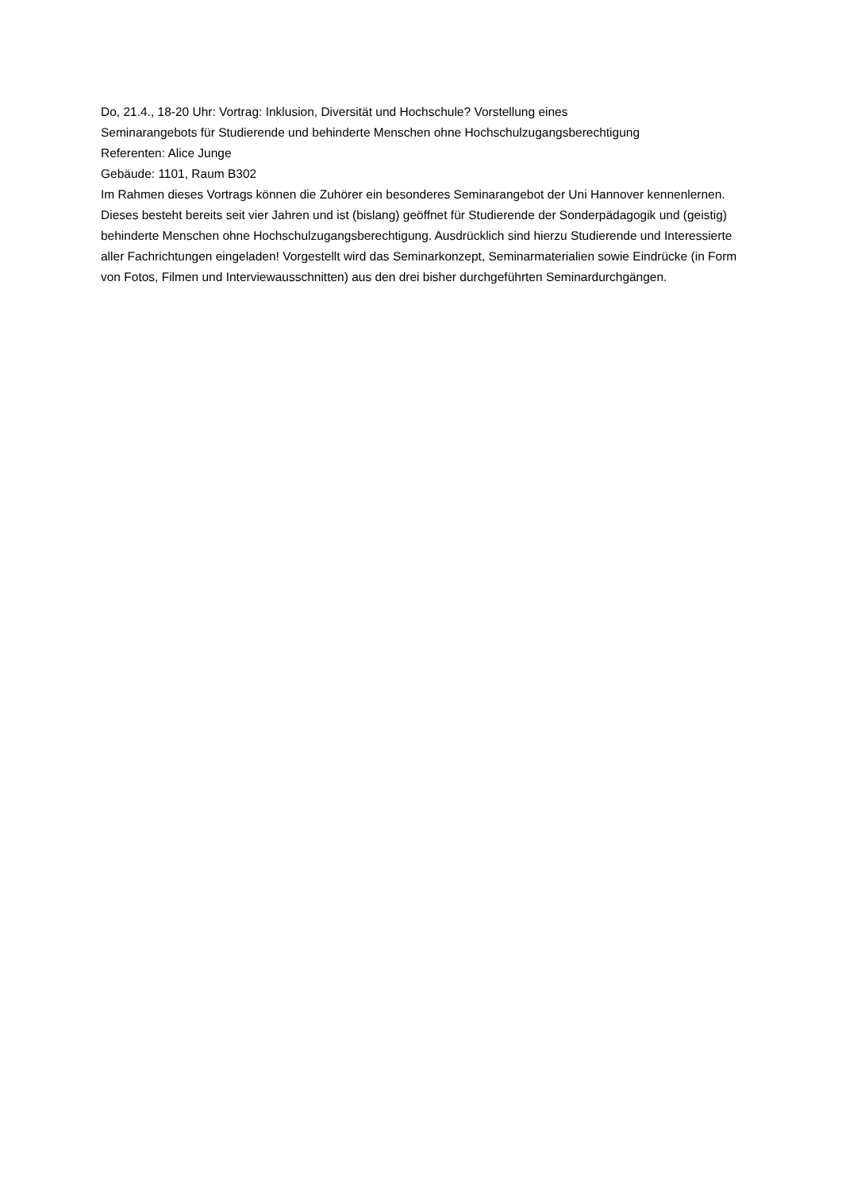Do, 21.4., 18-20 Uhr: Vortrag: Inklusion, Diversität und Hochschule? Vorstellung eines
Seminarangebots für Studierende und behinderte Menschen ohne Hochschulzugangsberechtigung
Referenten: Alice Junge
Gebäude: 1101, Raum B302
Im Rahmen dieses Vortrags können die Zuhörer ein besonderes Seminarangebot der Uni Hannover kennenlernen. Dieses besteht bereits seit vier Jahren und ist (bislang) geöffnet für Studierende der Sonderpädagogik und (geistig) behinderte Menschen ohne Hochschulzugangsberechtigung. Ausdrücklich sind hierzu Studierende und Interessierte aller Fachrichtungen eingeladen! Vorgestellt wird das Seminarkonzept, Seminarmaterialien sowie Eindrücke (in Form von Fotos, Filmen und Interviewausschnitten) aus den drei bisher durchgeführten Seminardurchgängen.